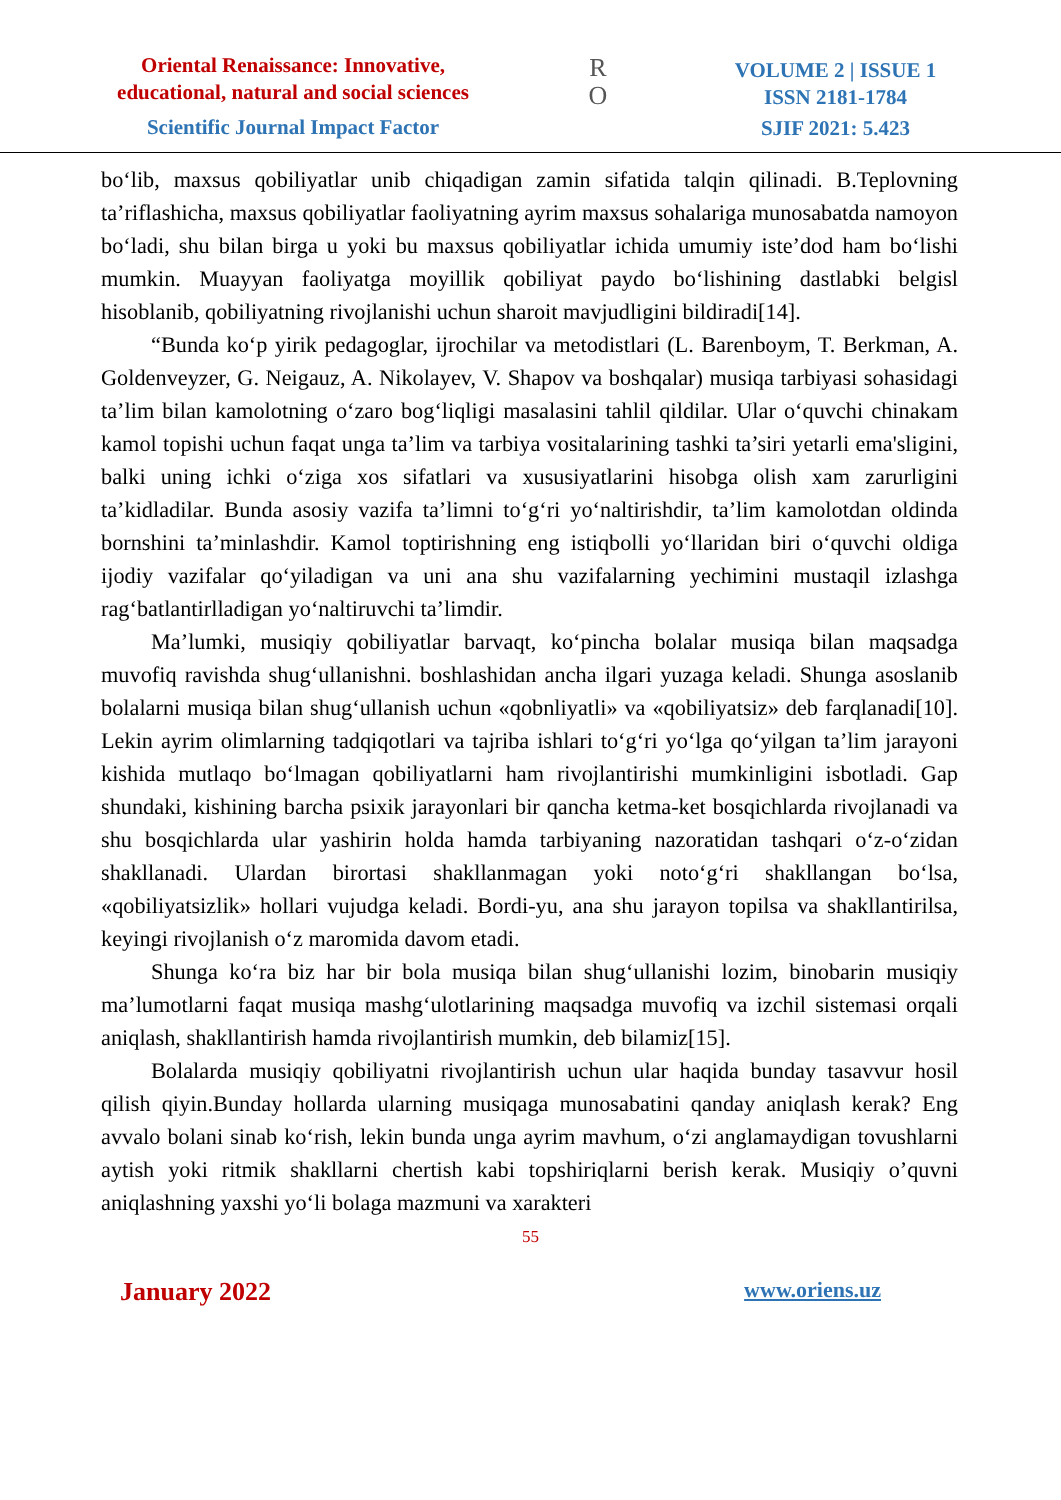Oriental Renaissance: Innovative,
educational, natural and social sciences
Scientific Journal Impact Factor
R
O
VOLUME 2 | ISSUE 1
ISSN 2181-1784
SJIF 2021: 5.423
bo‘lib, maxsus qobiliyatlar unib chiqadigan zamin sifatida talqin qilinadi. B.Teplovning ta’riflashicha, maxsus qobiliyatlar faoliyatning ayrim maxsus sohalariga munosabatda namoyon bo‘ladi, shu bilan birga u yoki bu maxsus qobiliyatlar ichida umumiy iste’dod ham bo‘lishi mumkin. Muayyan faoliyatga moyillik qobiliyat paydo bo‘lishining dastlabki belgisl hisoblanib, qobiliyatning rivojlanishi uchun sharoit mavjudligini bildiradi[14].
“Bunda ko‘p yirik pedagoglar, ijrochilar va metodistlari (L. Barenboym, T. Berkman, A. Goldenveyzer, G. Neigauz, A. Nikolayev, V. Shapov va boshqalar) musiqa tarbiyasi sohasidagi ta’lim bilan kamolotning o‘zaro bog‘liqligi masalasini tahlil qildilar. Ular o‘quvchi chinakam kamol topishi uchun faqat unga ta’lim va tarbiya vositalarining tashki ta’siri yetarli ema'sligini, balki uning ichki o‘ziga xos sifatlari va xususiyatlarini hisobga olish xam zarurligini ta’kidladilar. Bunda asosiy vazifa ta’limni to‘g‘ri yo‘naltirishdir, ta’lim kamolotdan oldinda bornshini ta’minlashdir. Kamol toptirishning eng istiqbolli yo‘llaridan biri o‘quvchi oldiga ijodiy vazifalar qo‘yiladigan va uni ana shu vazifalarning yechimini mustaqil izlashga rag‘batlantirlladigan yo‘naltiruvchi ta’limdir.
Ma’lumki, musiqiy qobiliyatlar barvaqt, ko‘pincha bolalar musiqa bilan maqsadga muvofiq ravishda shug‘ullanishni. boshlashidan ancha ilgari yuzaga keladi. Shunga asoslanib bolalarni musiqa bilan shug‘ullanish uchun «qobnliyatli» va «qobiliyatsiz» deb farqlanadi[10]. Lekin ayrim olimlarning tadqiqotlari va tajriba ishlari to‘g‘ri yo‘lga qo‘yilgan ta’lim jarayoni kishida mutlaqo bo‘lmagan qobiliyatlarni ham rivojlantirishi mumkinligini isbotladi. Gap shundaki, kishining barcha psixik jarayonlari bir qancha ketma-ket bosqichlarda rivojlanadi va shu bosqichlarda ular yashirin holda hamda tarbiyaning nazoratidan tashqari o‘z-o‘zidan shakllanadi. Ulardan birortasi shakllanmagan yoki noto‘g‘ri shakllangan bo‘lsa, «qobiliyatsizlik» hollari vujudga keladi. Bordi-yu, ana shu jarayon topilsa va shakllantirilsa, keyingi rivojlanish o‘z maromida davom etadi.
Shunga ko‘ra biz har bir bola musiqa bilan shug‘ullanishi lozim, binobarin musiqiy ma’lumotlarni faqat musiqa mashg‘ulotlarining maqsadga muvofiq va izchil sistemasi orqali aniqlash, shakllantirish hamda rivojlantirish mumkin, deb bilamiz[15].
Bolalarda musiqiy qobiliyatni rivojlantirish uchun ular haqida bunday tasavvur hosil qilish qiyin.Bunday hollarda ularning musiqaga munosabatini qanday aniqlash kerak? Eng avvalo bolani sinab ko‘rish, lekin bunda unga ayrim mavhum, o‘zi anglamaydigan tovushlarni aytish yoki ritmik shakllarni chertish kabi topshiriqlarni berish kerak. Musiqiy o’quvni aniqlashning yaxshi yo‘li bolaga mazmuni va xarakteri
55
January 2022 www.oriens.uz